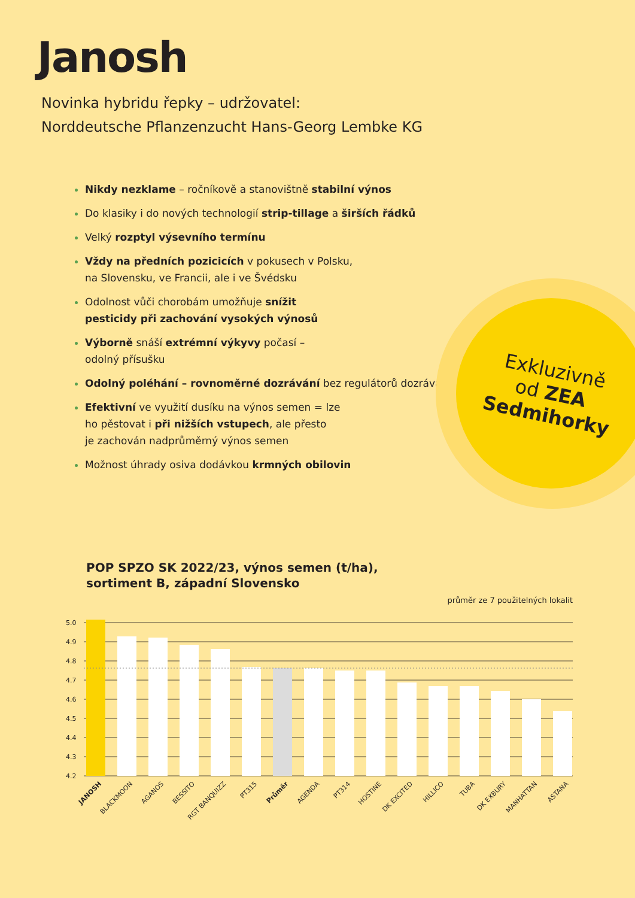Janosh
Novinka hybridu řepky – udržovatel:
Norddeutsche Pflanzenzucht Hans-Georg Lembke KG
Nikdy nezklame – ročníkově a stanovištně stabilní výnos
Do klasiky i do nových technologií strip-tillage a širších řádků
Velký rozptyl výsevního termínu
Vždy na předních pozicicích v pokusech v Polsku,
na Slovensku, ve Francii, ale i ve Švédsku
Odolnost vůči chorobám umožňuje snížit
pesticidy při zachování vysokých výnosů
Výborně snáší extrémní výkyvy počasí –
odolný přísušku
Odolný poléhání – rovnoměrné dozrávání bez regulátorů dozrávání
Efektivní ve využití dusíku na výnos semen = lze
ho pěstovat i při nižších vstupech, ale přesto
je zachován nadprůměrný výnos semen
Možnost úhrady osiva dodávkou krmných obilovin
Exkluzivně
od ZEA
Sedmihorky
POP SPZO SK 2022/23, výnos semen (t/ha),
sortiment B, západní Slovensko
průměr ze 7 použitelných lokalit
5.0
4.9
4.8
4.7
4.6
4.5
4.4
4.3
4.2
JANOSH
BLACKMOON
AGANOS
BESSITO
RGT BANQUIZZ
PT315
Průměr
AGENDA
PT314
HOSTINE
DK EXCITED
HILLICO
TUBA
DK EXBURY
MANHATTAN
ASTANA